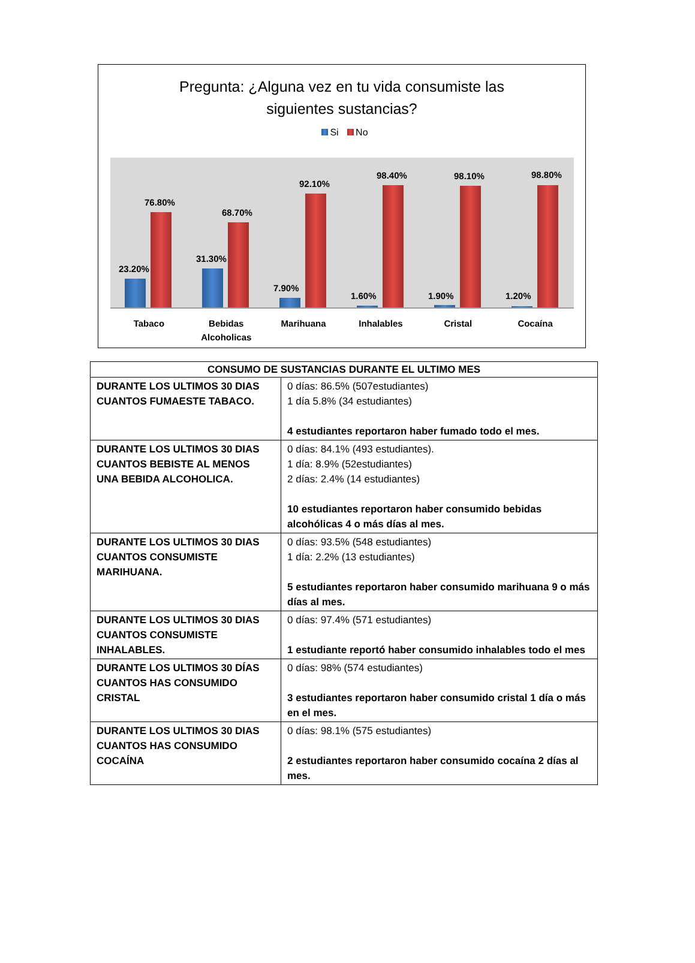Pregunta: ¿Alguna vez en tu vida consumiste las
siguientes sustancias?
Si No
23.20%
76.80%
31.30%
68.70%
7.90%
92.10%
1.60%
98.40%
1.90%
98.10%
1.20%
98.80%
Tabaco Bebidas Alcoholicas
Marihuana Inhalables Cristal Cocaína
| CONSUMO DE SUSTANCIAS DURANTE EL ULTIMO MES | |
| --- | --- |
| DURANTE LOS ULTIMOS 30 DIAS CUANTOS FUMAESTE TABACO. | 0 días: 86.5% (507estudiantes) 1 día 5.8% (34 estudiantes) 4 estudiantes reportaron haber fumado todo el mes. |
| DURANTE LOS ULTIMOS 30 DIAS CUANTOS BEBISTE AL MENOS UNA BEBIDA ALCOHOLICA. | 0 días: 84.1% (493 estudiantes). 1 día: 8.9% (52estudiantes) 2 días: 2.4% (14 estudiantes) 10 estudiantes reportaron haber consumido bebidas alcohólicas 4 o más días al mes. |
| DURANTE LOS ULTIMOS 30 DIAS CUANTOS CONSUMISTE MARIHUANA. | 0 días: 93.5% (548 estudiantes) 1 día: 2.2% (13 estudiantes) 5 estudiantes reportaron haber consumido marihuana 9 o más días al mes. |
| DURANTE LOS ULTIMOS 30 DIAS CUANTOS CONSUMISTE INHALABLES. | 0 días: 97.4% (571 estudiantes) 1 estudiante reportó haber consumido inhalables todo el mes |
| DURANTE LOS ULTIMOS 30 DÍAS CUANTOS HAS CONSUMIDO CRISTAL | 0 días: 98% (574 estudiantes) 3 estudiantes reportaron haber consumido cristal 1 día o más en el mes. |
| DURANTE LOS ULTIMOS 30 DIAS CUANTOS HAS CONSUMIDO COCAÍNA | 0 días: 98.1% (575 estudiantes) 2 estudiantes reportaron haber consumido cocaína 2 días al mes. |